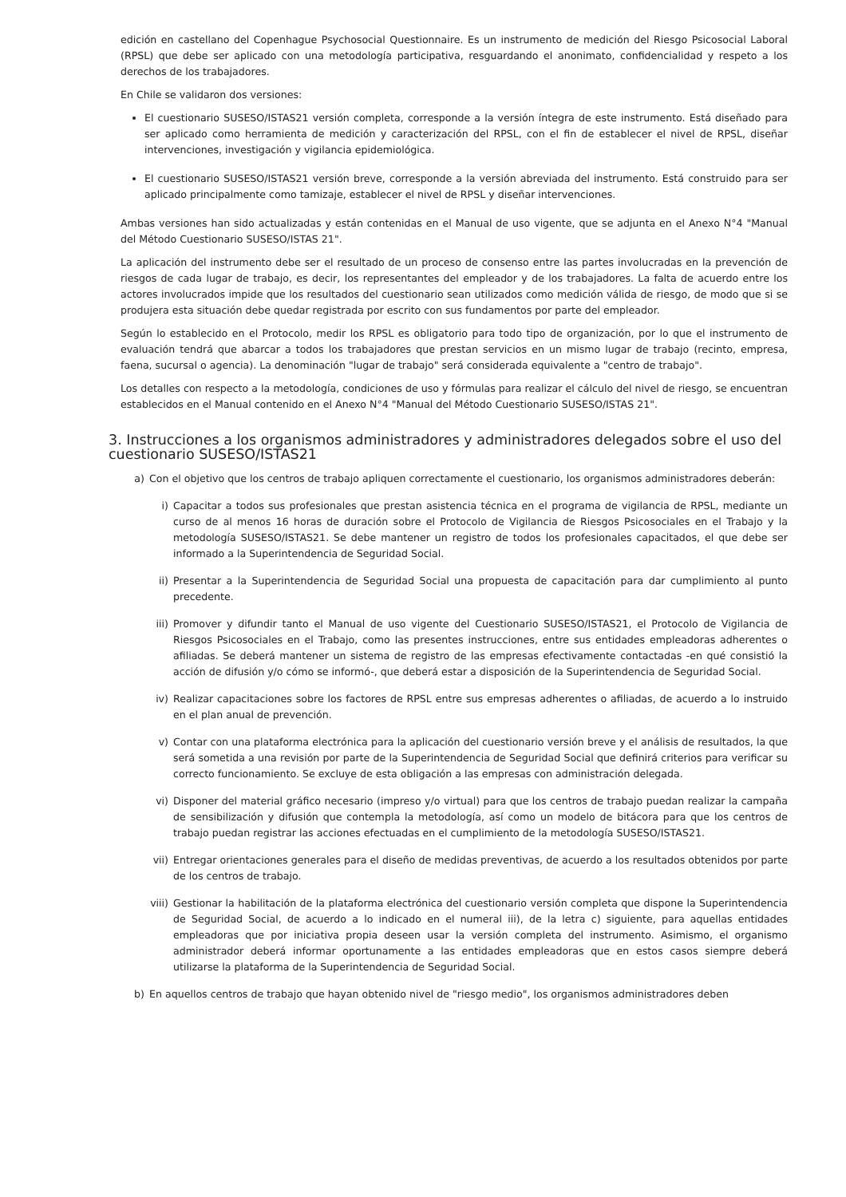edición en castellano del Copenhague Psychosocial Questionnaire. Es un instrumento de medición del Riesgo Psicosocial Laboral (RPSL) que debe ser aplicado con una metodología participativa, resguardando el anonimato, confidencialidad y respeto a los derechos de los trabajadores.
En Chile se validaron dos versiones:
El cuestionario SUSESO/ISTAS21 versión completa, corresponde a la versión íntegra de este instrumento. Está diseñado para ser aplicado como herramienta de medición y caracterización del RPSL, con el fin de establecer el nivel de RPSL, diseñar intervenciones, investigación y vigilancia epidemiológica.
El cuestionario SUSESO/ISTAS21 versión breve, corresponde a la versión abreviada del instrumento. Está construido para ser aplicado principalmente como tamizaje, establecer el nivel de RPSL y diseñar intervenciones.
Ambas versiones han sido actualizadas y están contenidas en el Manual de uso vigente, que se adjunta en el Anexo N°4 "Manual del Método Cuestionario SUSESO/ISTAS 21".
La aplicación del instrumento debe ser el resultado de un proceso de consenso entre las partes involucradas en la prevención de riesgos de cada lugar de trabajo, es decir, los representantes del empleador y de los trabajadores. La falta de acuerdo entre los actores involucrados impide que los resultados del cuestionario sean utilizados como medición válida de riesgo, de modo que si se produjera esta situación debe quedar registrada por escrito con sus fundamentos por parte del empleador.
Según lo establecido en el Protocolo, medir los RPSL es obligatorio para todo tipo de organización, por lo que el instrumento de evaluación tendrá que abarcar a todos los trabajadores que prestan servicios en un mismo lugar de trabajo (recinto, empresa, faena, sucursal o agencia). La denominación "lugar de trabajo" será considerada equivalente a "centro de trabajo".
Los detalles con respecto a la metodología, condiciones de uso y fórmulas para realizar el cálculo del nivel de riesgo, se encuentran establecidos en el Manual contenido en el Anexo N°4 "Manual del Método Cuestionario SUSESO/ISTAS 21".
3. Instrucciones a los organismos administradores y administradores delegados sobre el uso del cuestionario SUSESO/ISTAS21
a) Con el objetivo que los centros de trabajo apliquen correctamente el cuestionario, los organismos administradores deberán:
i) Capacitar a todos sus profesionales que prestan asistencia técnica en el programa de vigilancia de RPSL, mediante un curso de al menos 16 horas de duración sobre el Protocolo de Vigilancia de Riesgos Psicosociales en el Trabajo y la metodología SUSESO/ISTAS21. Se debe mantener un registro de todos los profesionales capacitados, el que debe ser informado a la Superintendencia de Seguridad Social.
ii) Presentar a la Superintendencia de Seguridad Social una propuesta de capacitación para dar cumplimiento al punto precedente.
iii) Promover y difundir tanto el Manual de uso vigente del Cuestionario SUSESO/ISTAS21, el Protocolo de Vigilancia de Riesgos Psicosociales en el Trabajo, como las presentes instrucciones, entre sus entidades empleadoras adherentes o afiliadas. Se deberá mantener un sistema de registro de las empresas efectivamente contactadas -en qué consistió la acción de difusión y/o cómo se informó-, que deberá estar a disposición de la Superintendencia de Seguridad Social.
iv) Realizar capacitaciones sobre los factores de RPSL entre sus empresas adherentes o afiliadas, de acuerdo a lo instruido en el plan anual de prevención.
v) Contar con una plataforma electrónica para la aplicación del cuestionario versión breve y el análisis de resultados, la que será sometida a una revisión por parte de la Superintendencia de Seguridad Social que definirá criterios para verificar su correcto funcionamiento. Se excluye de esta obligación a las empresas con administración delegada.
vi) Disponer del material gráfico necesario (impreso y/o virtual) para que los centros de trabajo puedan realizar la campaña de sensibilización y difusión que contempla la metodología, así como un modelo de bitácora para que los centros de trabajo puedan registrar las acciones efectuadas en el cumplimiento de la metodología SUSESO/ISTAS21.
vii) Entregar orientaciones generales para el diseño de medidas preventivas, de acuerdo a los resultados obtenidos por parte de los centros de trabajo.
viii) Gestionar la habilitación de la plataforma electrónica del cuestionario versión completa que dispone la Superintendencia de Seguridad Social, de acuerdo a lo indicado en el numeral iii), de la letra c) siguiente, para aquellas entidades empleadoras que por iniciativa propia deseen usar la versión completa del instrumento. Asimismo, el organismo administrador deberá informar oportunamente a las entidades empleadoras que en estos casos siempre deberá utilizarse la plataforma de la Superintendencia de Seguridad Social.
b) En aquellos centros de trabajo que hayan obtenido nivel de "riesgo medio", los organismos administradores deben